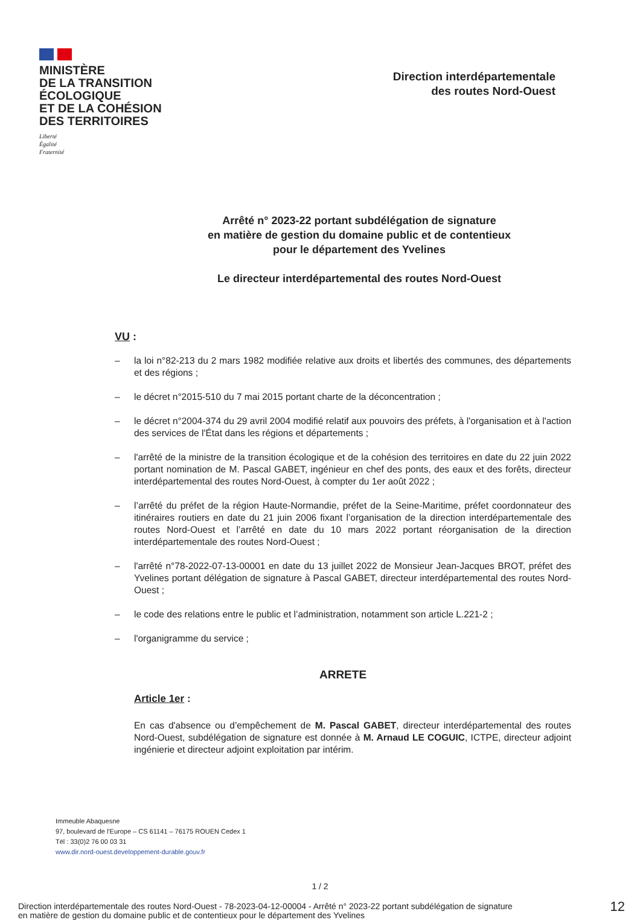MINISTÈRE
DE LA TRANSITION
ÉCOLOGIQUE
ET DE LA COHÉSION
DES TERRITOIRES
Liberté
Égalité
Fraternité
Direction interdépartementale
des routes Nord-Ouest
Arrêté n° 2023-22 portant subdélégation de signature
en matière de gestion du domaine public et de contentieux
pour le département des Yvelines
Le directeur interdépartemental des routes Nord-Ouest
VU :
– la loi n°82-213 du 2 mars 1982 modifiée relative aux droits et libertés des communes, des départements et des régions ;
– le décret n°2015-510 du 7 mai 2015 portant charte de la déconcentration ;
– le décret n°2004-374 du 29 avril 2004 modifié relatif aux pouvoirs des préfets, à l'organisation et à l'action des services de l'État dans les régions et départements ;
– l'arrêté de la ministre de la transition écologique et de la cohésion des territoires en date du 22 juin 2022 portant nomination de M. Pascal GABET, ingénieur en chef des ponts, des eaux et des forêts, directeur interdépartemental des routes Nord-Ouest, à compter du 1er août 2022 ;
– l’arrêté du préfet de la région Haute-Normandie, préfet de la Seine-Maritime, préfet coordonnateur des itinéraires routiers en date du 21 juin 2006 fixant l’organisation de la direction interdépartementale des routes Nord-Ouest et l’arrêté en date du 10 mars 2022 portant réorganisation de la direction interdépartementale des routes Nord-Ouest ;
– l'arrêté n°78-2022-07-13-00001 en date du 13 juillet 2022 de Monsieur Jean-Jacques BROT, préfet des Yvelines portant délégation de signature à Pascal GABET, directeur interdépartemental des routes Nord-Ouest ;
– le code des relations entre le public et l’administration, notamment son article L.221-2 ;
– l'organigramme du service ;
ARRETE
Article 1er :
En cas d'absence ou d’empêchement de M. Pascal GABET, directeur interdépartemental des routes Nord-Ouest, subdélégation de signature est donnée à M. Arnaud LE COGUIC, ICTPE, directeur adjoint ingénierie et directeur adjoint exploitation par intérim.
Immeuble Abaquesne
97, boulevard de l'Europe – CS 61141 – 76175 ROUEN Cedex 1
Tél : 33(0)2 76 00 03 31
www.dir.nord-ouest.developpement-durable.gouv.fr
1 / 2
Direction interdépartementale des routes Nord-Ouest - 78-2023-04-12-00004 - Arrêté n° 2023-22 portant subdélégation de signature
en matière de gestion du domaine public et de contentieux pour le département des Yvelines
12